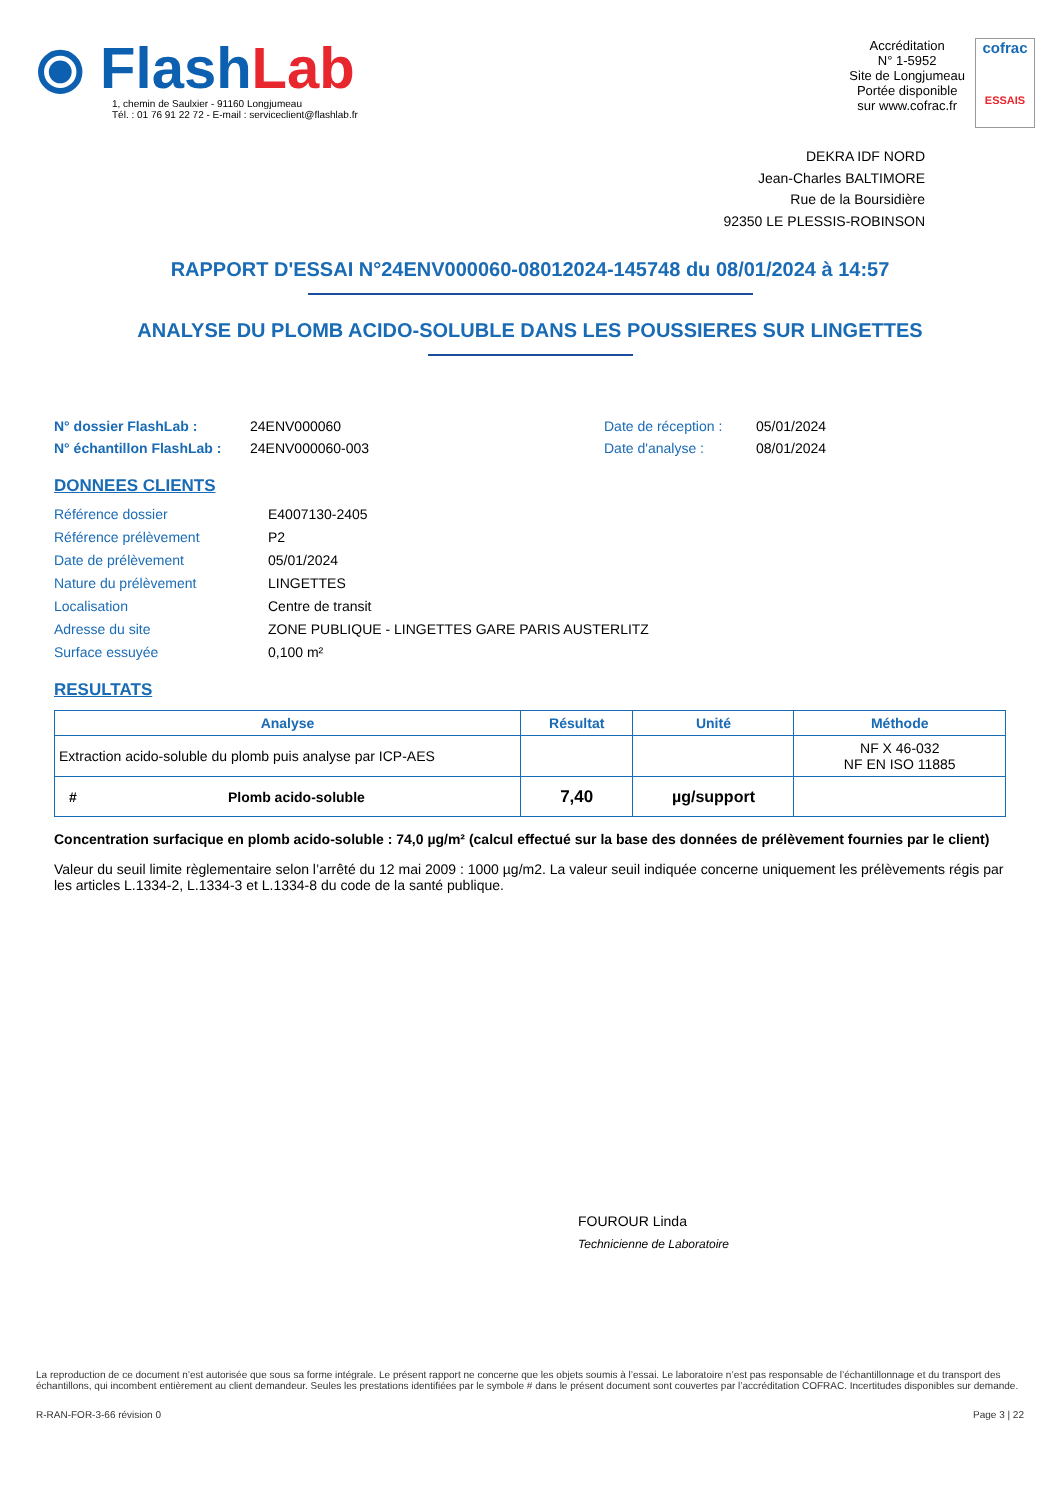⦿ FlashLab
1, chemin de Saulxier - 91160 Longjumeau
Tél. : 01 76 91 22 72 - E-mail : serviceclient@flashlab.fr
Accréditation
N° 1-5952
Site de Longjumeau
Portée disponible
sur www.cofrac.fr
cofrac
ESSAIS
DEKRA IDF NORD
Jean-Charles BALTIMORE
Rue de la Boursidière
92350 LE PLESSIS-ROBINSON
RAPPORT D'ESSAI N°24ENV000060-08012024-145748 du 08/01/2024 à 14:57
ANALYSE DU PLOMB ACIDO-SOLUBLE DANS LES POUSSIERES SUR LINGETTES
N° dossier FlashLab : 24ENV000060 Date de réception : 05/01/2024 N° échantillon FlashLab : 24ENV000060-003 Date d'analyse : 08/01/2024
DONNEES CLIENTS
Référence dossier E4007130-2405 Référence prélèvement P2 Date de prélèvement 05/01/2024 Nature du prélèvement LINGETTES Localisation Centre de transit Adresse du site ZONE PUBLIQUE - LINGETTES GARE PARIS AUSTERLITZ Surface essuyée 0,100 m²
RESULTATS
| Analyse | Résultat | Unité | Méthode |
| --- | --- | --- | --- |
| Extraction acido-soluble du plomb puis analyse par ICP-AES | | | NF X 46-032 NF EN ISO 11885 |
| # Plomb acido-soluble | 7,40 | µg/support | |
Concentration surfacique en plomb acido-soluble : 74,0 µg/m² (calcul effectué sur la base des données de prélèvement fournies par le client)
Valeur du seuil limite règlementaire selon l’arrêté du 12 mai 2009 : 1000 µg/m2. La valeur seuil indiquée concerne uniquement les prélèvements régis par les articles L.1334-2, L.1334-3 et L.1334-8 du code de la santé publique.
FOUROUR Linda
Technicienne de Laboratoire
La reproduction de ce document n’est autorisée que sous sa forme intégrale. Le présent rapport ne concerne que les objets soumis à l’essai. Le laboratoire n’est pas responsable de l’échantillonnage et du transport des échantillons, qui incombent entièrement au client demandeur. Seules les prestations identifiées par le symbole # dans le présent document sont couvertes par l’accréditation COFRAC. Incertitudes disponibles sur demande.
R-RAN-FOR-3-66 révision 0 Page 3 | 22